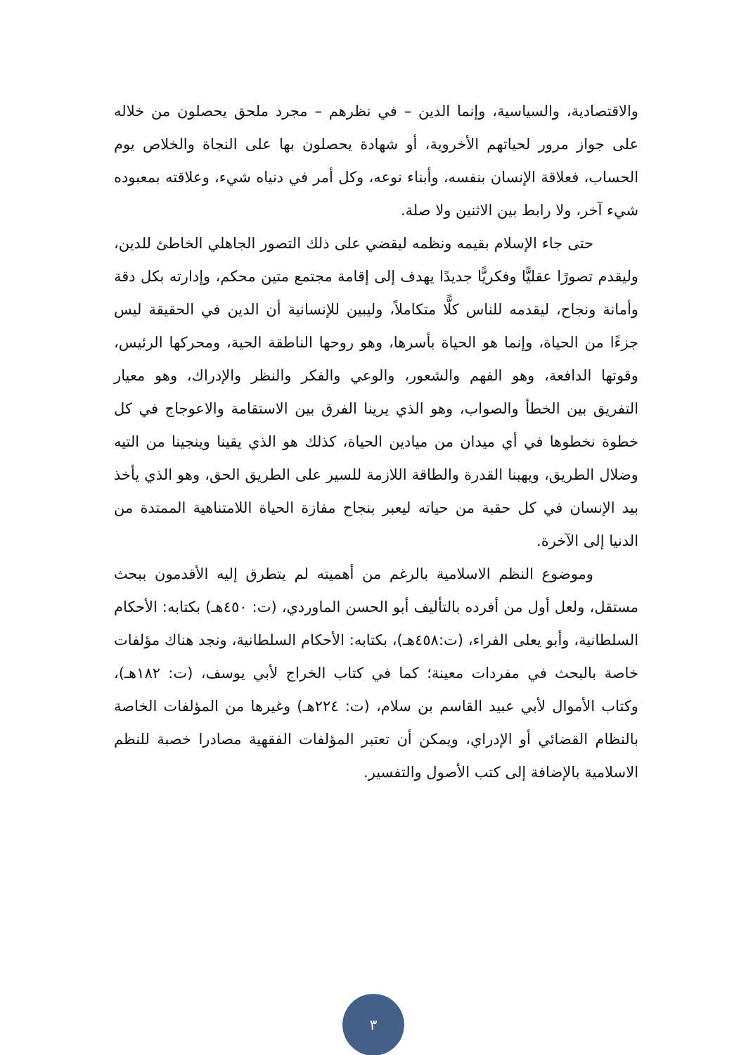والاقتصادية، والسياسية، وإنما الدين – في نظرهم – مجرد ملحق يحصلون من خلاله على جواز مرور لحياتهم الأخروية، أو شهادة يحصلون بها على النجاة والخلاص يوم الحساب، فعلاقة الإنسان بنفسه، وأبناء نوعه، وكل أمر في دنياه شيء، وعلاقته بمعبوده شيء آخر، ولا رابط بين الاثنين ولا صلة.
حتى جاء الإسلام بقيمه ونظمه ليقضي على ذلك التصور الجاهلي الخاطئ للدين، وليقدم تصورًا عقليًّا وفكريًّا جديدًا يهدف إلى إقامة مجتمع متين محكم، وإدارته بكل دقة وأمانة ونجاح، ليقدمه للناس كلًّا متكاملاً، وليبين للإنسانية أن الدين في الحقيقة ليس جزءًا من الحياة، وإنما هو الحياة بأسرها، وهو روحها الناطقة الحية، ومحركها الرئيس، وقوتها الدافعة، وهو الفهم والشعور، والوعي والفكر والنظر والإدراك، وهو معيار التفريق بين الخطأ والصواب، وهو الذي يرينا الفرق بين الاستقامة والاعوجاج في كل خطوة نخطوها في أي ميدان من ميادين الحياة، كذلك هو الذي يقينا وينجينا من التيه وضلال الطريق، ويهبنا القدرة والطاقة اللازمة للسير على الطريق الحق، وهو الذي يأخذ بيد الإنسان في كل حقبة من حياته ليعبر بنجاح مفازة الحياة اللامتناهية الممتدة من الدنيا إلى الآخرة.
وموضوع النظم الاسلامية بالرغم من أهميته لم يتطرق إليه الأقدمون ببحث مستقل، ولعل أول من أفرده بالتأليف أبو الحسن الماوردي، (ت: ٤٥٠هـ) بكتابه: الأحكام السلطانية، وأبو يعلى الفراء، (ت:٤٥٨هـ)، بكتابه: الأحكام السلطانية، ونجد هناك مؤلفات خاصة بالبحث في مفردات معينة؛ كما في كتاب الخراج لأبي يوسف، (ت: ١٨٢هـ)، وكتاب الأموال لأبي عبيد القاسم بن سلام، (ت: ٢٢٤هـ) وغيرها من المؤلفات الخاصة بالنظام القضائي أو الإدراي، ويمكن أن تعتبر المؤلفات الفقهية مصادرا خصبة للنظم الاسلامية بالإضافة إلى كتب الأصول والتفسير.
٣